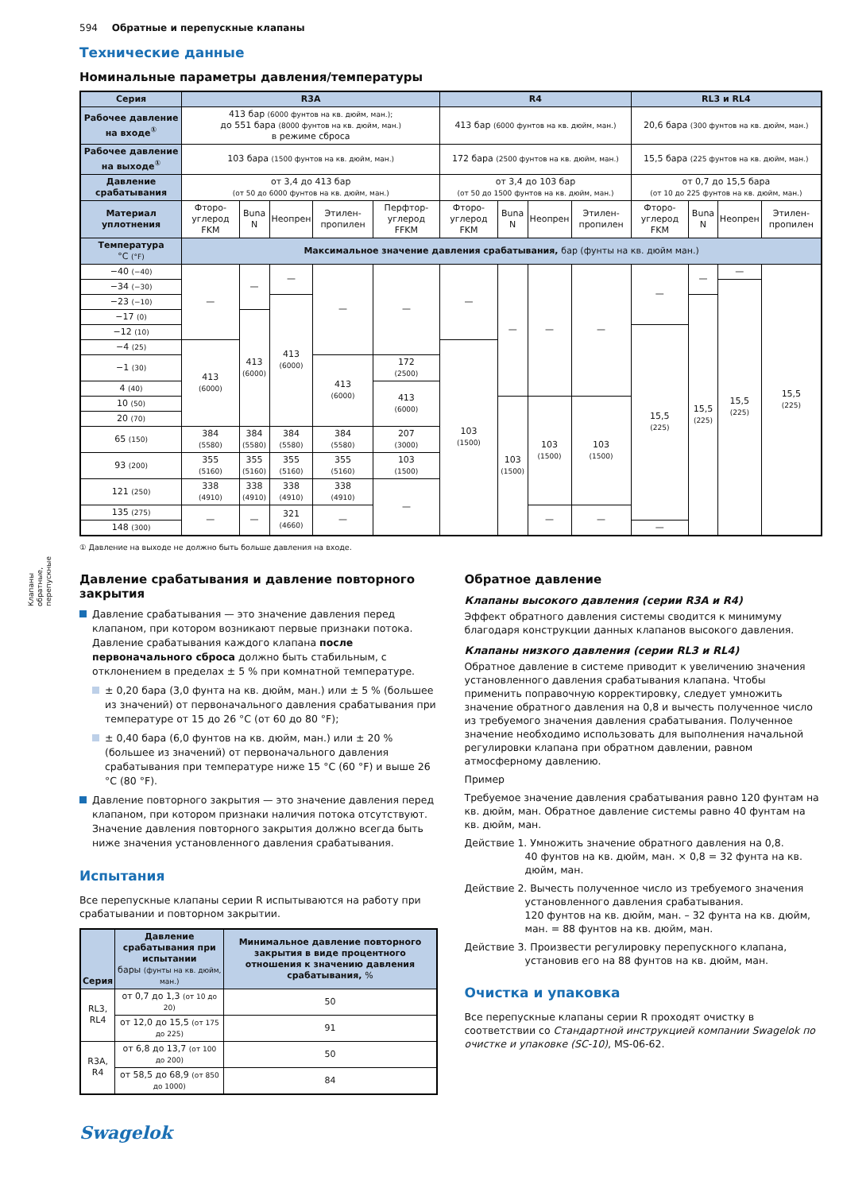Клапаны
обратные,
перепускные
594 Обратные и перепускные клапаны
Технические данные
Номинальные параметры давления/температуры
| Серия | R3A | | | | | R4 | | | | RL3 и RL4 | | | |
| --- | --- | --- | --- | --- | --- | --- | --- | --- | --- | --- | --- | --- | --- |
| Рабочее давление на входе<sup>①</sup> | 413 бар (6000 фунтов на кв. дюйм, ман.); до 551 бара (8000 фунтов на кв. дюйм, ман.) в режиме сброса | | | | | 413 бар (6000 фунтов на кв. дюйм, ман.) | | | | 20,6 бара (300 фунтов на кв. дюйм, ман.) | | | |
| Рабочее давление на выходе<sup>①</sup> | 103 бара (1500 фунтов на кв. дюйм, ман.) | | | | | 172 бара (2500 фунтов на кв. дюйм, ман.) | | | | 15,5 бара (225 фунтов на кв. дюйм, ман.) | | | |
| Давление срабатывания | от 3,4 до 413 бар (от 50 до 6000 фунтов на кв. дюйм, ман.) | | | | | от 3,4 до 103 бар (от 50 до 1500 фунтов на кв. дюйм, ман.) | | | | от 0,7 до 15,5 бара (от 10 до 225 фунтов на кв. дюйм, ман.) | | | |
| Материал уплотнения | Фторо-углерод FKM | Buna N | Неопрен | Этилен-пропилен | Перфтор-углерод FFKM | Фторо-углерод FKM | Buna N | Неопрен | Этилен-пропилен | Фторо-углерод FKM | Buna N | Неопрен | Этилен-пропилен |
| Температура °C (°F) | Максимальное значение давления срабатывания, бар (фунты на кв. дюйм ман.) | | | | | | | | | | | | |
| −40 (−40) | — | — | — | — | — | — | — | — | — | — | — | — | 15,5 (225) |
| −34 (−30) | | | | | | | | | | | | 15,5 (225) | |
| −23 (−10) | | | 413 (6000) | | | | | | | | 15,5 (225) | | |
| −17 (0) | | 413 (6000) | | | | | | | | | | | |
| −12 (10) | | | | | | | | | | 15,5 (225) | | | |
| −4 (25) | 413 (6000) | | | | | 103 (1500) | | | | | | | |
| −1 (30) | | | | 413 (6000) | 172 (2500) | | | | | | | | |
| 4 (40) | | | | | 413 (6000) | | | | | | | | |
| 10 (50) | | | | | | | 103 (1500) | 103 (1500) | 103 (1500) | | | | |
| 20 (70) | | | | | | | | | | | | | |
| 65 (150) | 384 (5580) | 384 (5580) | 384 (5580) | 384 (5580) | 207 (3000) | | | | | | | | |
| 93 (200) | 355 (5160) | 355 (5160) | 355 (5160) | 355 (5160) | 103 (1500) | | | | | | | | |
| 121 (250) | 338 (4910) | 338 (4910) | 338 (4910) | 338 (4910) | — | | | | | | | | |
| 135 (275) | — | — | 321 (4660) | — | | | | — | — | | | | |
| 148 (300) | | | | | | | | | | — | | | |
① Давление на выходе не должно быть больше давления на входе.
Давление срабатывания и давление повторного закрытия
Давление срабатывания — это значение давления перед клапаном, при котором возникают первые признаки потока. Давление срабатывания каждого клапана после первоначального сброса должно быть стабильным, с отклонением в пределах ± 5 % при комнатной температуре.
± 0,20 бара (3,0 фунта на кв. дюйм, ман.) или ± 5 % (большее из значений) от первоначального давления срабатывания при температуре от 15 до 26 °C (от 60 до 80 °F);
± 0,40 бара (6,0 фунтов на кв. дюйм, ман.) или ± 20 % (большее из значений) от первоначального давления срабатывания при температуре ниже 15 °C (60 °F) и выше 26 °C (80 °F).
Давление повторного закрытия — это значение давления перед клапаном, при котором признаки наличия потока отсутствуют. Значение давления повторного закрытия должно всегда быть ниже значения установленного давления срабатывания.
Испытания
Все перепускные клапаны серии R испытываются на работу при срабатывании и повторном закрытии.
| Серия | Давление срабатывания при испытании бары (фунты на кв. дюйм, ман.) | Минимальное давление повторного закрытия в виде процентного отношения к значению давления срабатывания, % |
| --- | --- | --- |
| RL3, RL4 | от 0,7 до 1,3 (от 10 до 20) | 50 |
| | от 12,0 до 15,5 (от 175 до 225) | 91 |
| R3A, R4 | от 6,8 до 13,7 (от 100 до 200) | 50 |
| | от 58,5 до 68,9 (от 850 до 1000) | 84 |
Обратное давление
Клапаны высокого давления (серии R3A и R4)
Эффект обратного давления системы сводится к минимуму благодаря конструкции данных клапанов высокого давления.
Клапаны низкого давления (серии RL3 и RL4)
Обратное давление в системе приводит к увеличению значения установленного давления срабатывания клапана. Чтобы применить поправочную корректировку, следует умножить значение обратного давления на 0,8 и вычесть полученное число из требуемого значения давления срабатывания. Полученное значение необходимо использовать для выполнения начальной регулировки клапана при обратном давлении, равном атмосферному давлению.
Пример
Требуемое значение давления срабатывания равно 120 фунтам на кв. дюйм, ман. Обратное давление системы равно 40 фунтам на кв. дюйм, ман.
Действие 1. Умножить значение обратного давления на 0,8.
40 фунтов на кв. дюйм, ман. × 0,8 = 32 фунта на кв. дюйм, ман.
Действие 2. Вычесть полученное число из требуемого значения установленного давления срабатывания.
120 фунтов на кв. дюйм, ман. – 32 фунта на кв. дюйм, ман. = 88 фунтов на кв. дюйм, ман.
Действие 3. Произвести регулировку перепускного клапана, установив его на 88 фунтов на кв. дюйм, ман.
Очистка и упаковка
Все перепускные клапаны серии R проходят очистку в соответствии со Стандартной инструкцией компании Swagelok по очистке и упаковке (SC-10), MS-06-62.
Swagelok